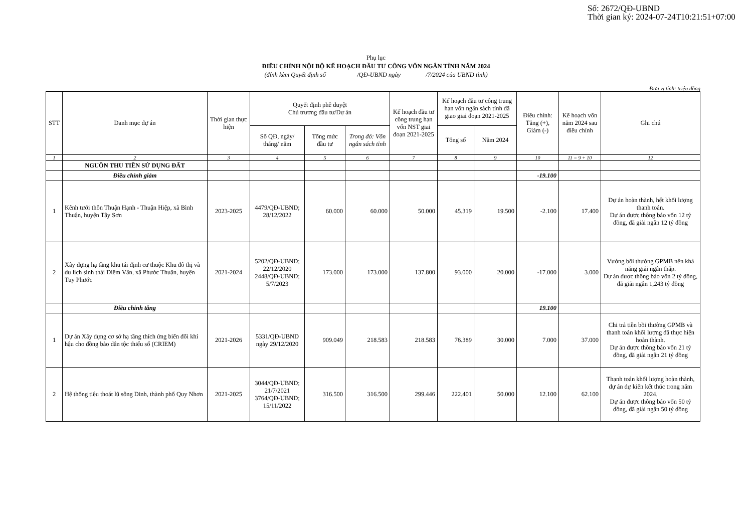Số: 2672/QĐ-UBND
Thời gian ký: 2024-07-24T10:21:51+07:00
Phụ lục
ĐIỀU CHỈNH NỘI BỘ KẾ HOẠCH ĐẦU TƯ CÔNG VỐN NGÂN TỈNH NĂM 2024
(đính kèm Quyết định số /QĐ-UBND ngày /7/2024 của UBND tỉnh)
Đơn vị tính: triệu đồng
| STT | Danh mục dự án | Thời gian thực hiện | Quyết định phê duyệt Chủ trương đầu tư/Dự án | | | Kế hoạch đầu tư công trung hạn vốn NST giai đoạn 2021-2025 | Kế hoạch đầu tư công trung hạn vốn ngân sách tỉnh đã giao giai đoạn 2021-2025 | | Điều chỉnh: Tăng (+), Giảm (-) | Kế hoạch vốn năm 2024 sau điều chỉnh | Ghi chú |
| --- | --- | --- | --- | --- | --- | --- | --- | --- | --- | --- | --- |
| | | | Số QĐ, ngày/ tháng/ năm | Tổng mức đầu tư | Trong đó: Vốn ngân sách tỉnh | | Tổng số | Năm 2024 | | | |
| 1 | 2 | 3 | 4 | 5 | 6 | 7 | 8 | 9 | 10 | 11 = 9 + 10 | 12 |
| | NGUỒN THU TIỀN SỬ DỤNG ĐẤT | | | | | | | | | | |
| | Điều chỉnh giảm | | | | | | | | -19.100 | | |
| 1 | Kênh tưới thôn Thuận Hạnh - Thuận Hiệp, xã Bình Thuận, huyện Tây Sơn | 2023-2025 | 4479/QĐ-UBND; 28/12/2022 | 60.000 | 60.000 | 50.000 | 45.319 | 19.500 | -2.100 | 17.400 | Dự án hoàn thành, hết khối lượng thanh toán. Dự án được thông báo vốn 12 tỷ đồng, đã giải ngân 12 tỷ đồng |
| 2 | Xây dựng hạ tầng khu tái định cư thuộc Khu đô thị và du lịch sinh thái Diêm Vân, xã Phước Thuận, huyện Tuy Phước | 2021-2024 | 5202/QĐ-UBND; 22/12/2020 2448/QĐ-UBND; 5/7/2023 | 173.000 | 173.000 | 137.800 | 93.000 | 20.000 | -17.000 | 3.000 | Vướng bồi thường GPMB nên khả năng giải ngân thấp. Dự án được thông báo vốn 2 tỷ đồng, đã giải ngân 1,243 tỷ đồng |
| | Điều chỉnh tăng | | | | | | | | 19.100 | | |
| 1 | Dự án Xây dựng cơ sở hạ tầng thích ứng biến đổi khí hậu cho đồng bào dân tộc thiểu số (CRIEM) | 2021-2026 | 5331/QĐ-UBND ngày 29/12/2020 | 909.049 | 218.583 | 218.583 | 76.389 | 30.000 | 7.000 | 37.000 | Chi trả tiền bồi thường GPMB và thanh toán khối lượng đã thực hiện hoàn thành. Dự án được thông báo vốn 21 tỷ đồng, đã giải ngân 21 tỷ đồng |
| 2 | Hệ thống tiêu thoát lũ sông Dinh, thành phố Quy Nhơn | 2021-2025 | 3044/QĐ-UBND; 21/7/2021 3764/QĐ-UBND; 15/11/2022 | 316.500 | 316.500 | 299.446 | 222.401 | 50.000 | 12.100 | 62.100 | Thanh toán khối lượng hoàn thành, dự án dự kiến kết thúc trong năm 2024. Dự án được thông báo vốn 50 tỷ đồng, đã giải ngân 50 tỷ đồng |